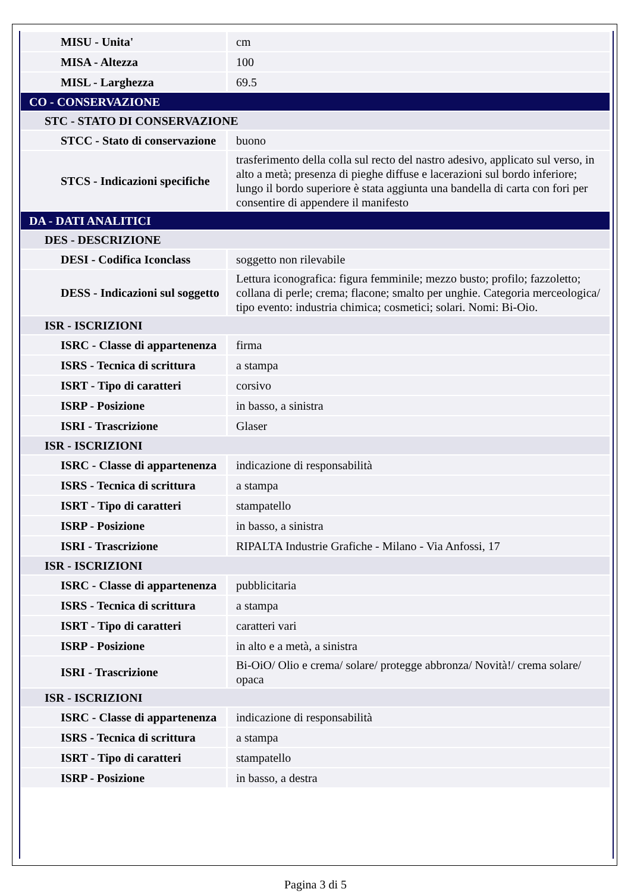| MISU - Unita' | cm |
| MISA - Altezza | 100 |
| MISL - Larghezza | 69.5 |
| CO - CONSERVAZIONE | |
| STC - STATO DI CONSERVAZIONE | |
| STCC - Stato di conservazione | buono |
| STCS - Indicazioni specifiche | trasferimento della colla sul recto del nastro adesivo, applicato sul verso, in alto a metà; presenza di pieghe diffuse e lacerazioni sul bordo inferiore; lungo il bordo superiore è stata aggiunta una bandella di carta con fori per consentire di appendere il manifesto |
| DA - DATI ANALITICI | |
| DES - DESCRIZIONE | |
| DESI - Codifica Iconclass | soggetto non rilevabile |
| DESS - Indicazioni sul soggetto | Lettura iconografica: figura femminile; mezzo busto; profilo; fazzoletto; collana di perle; crema; flacone; smalto per unghie. Categoria merceologica/ tipo evento: industria chimica; cosmetici; solari. Nomi: Bi-Oio. |
| ISR - ISCRIZIONI | |
| ISRC - Classe di appartenenza | firma |
| ISRS - Tecnica di scrittura | a stampa |
| ISRT - Tipo di caratteri | corsivo |
| ISRP - Posizione | in basso, a sinistra |
| ISRI - Trascrizione | Glaser |
| ISR - ISCRIZIONI | |
| ISRC - Classe di appartenenza | indicazione di responsabilità |
| ISRS - Tecnica di scrittura | a stampa |
| ISRT - Tipo di caratteri | stampatello |
| ISRP - Posizione | in basso, a sinistra |
| ISRI - Trascrizione | RIPALTA Industrie Grafiche - Milano - Via Anfossi, 17 |
| ISR - ISCRIZIONI | |
| ISRC - Classe di appartenenza | pubblicitaria |
| ISRS - Tecnica di scrittura | a stampa |
| ISRT - Tipo di caratteri | caratteri vari |
| ISRP - Posizione | in alto e a metà, a sinistra |
| ISRI - Trascrizione | Bi-OiO/ Olio e crema/ solare/ protegge abbronza/ Novità!/ crema solare/ opaca |
| ISR - ISCRIZIONI | |
| ISRC - Classe di appartenenza | indicazione di responsabilità |
| ISRS - Tecnica di scrittura | a stampa |
| ISRT - Tipo di caratteri | stampatello |
| ISRP - Posizione | in basso, a destra |
Pagina 3 di 5